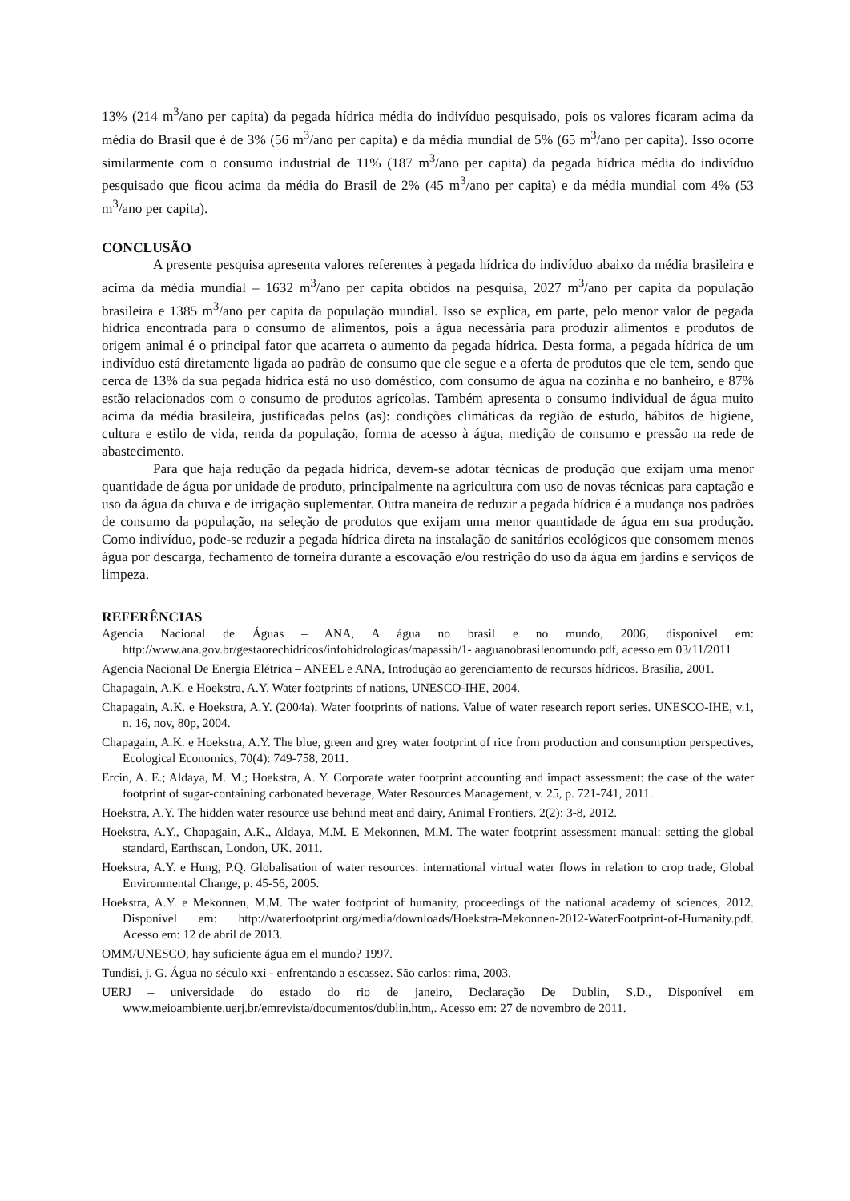13% (214 m<sup>3</sup>/ano per capita) da pegada hídrica média do indivíduo pesquisado, pois os valores ficaram acima da média do Brasil que é de 3% (56 m<sup>3</sup>/ano per capita) e da média mundial de 5% (65 m<sup>3</sup>/ano per capita). Isso ocorre similarmente com o consumo industrial de 11% (187 m<sup>3</sup>/ano per capita) da pegada hídrica média do indivíduo pesquisado que ficou acima da média do Brasil de 2% (45 m<sup>3</sup>/ano per capita) e da média mundial com 4% (53 m<sup>3</sup>/ano per capita).
CONCLUSÃO
A presente pesquisa apresenta valores referentes à pegada hídrica do indivíduo abaixo da média brasileira e acima da média mundial – 1632 m<sup>3</sup>/ano per capita obtidos na pesquisa, 2027 m<sup>3</sup>/ano per capita da população brasileira e 1385 m<sup>3</sup>/ano per capita da população mundial. Isso se explica, em parte, pelo menor valor de pegada hídrica encontrada para o consumo de alimentos, pois a água necessária para produzir alimentos e produtos de origem animal é o principal fator que acarreta o aumento da pegada hídrica. Desta forma, a pegada hídrica de um indivíduo está diretamente ligada ao padrão de consumo que ele segue e a oferta de produtos que ele tem, sendo que cerca de 13% da sua pegada hídrica está no uso doméstico, com consumo de água na cozinha e no banheiro, e 87% estão relacionados com o consumo de produtos agrícolas. Também apresenta o consumo individual de água muito acima da média brasileira, justificadas pelos (as): condições climáticas da região de estudo, hábitos de higiene, cultura e estilo de vida, renda da população, forma de acesso à água, medição de consumo e pressão na rede de abastecimento.
Para que haja redução da pegada hídrica, devem-se adotar técnicas de produção que exijam uma menor quantidade de água por unidade de produto, principalmente na agricultura com uso de novas técnicas para captação e uso da água da chuva e de irrigação suplementar. Outra maneira de reduzir a pegada hídrica é a mudança nos padrões de consumo da população, na seleção de produtos que exijam uma menor quantidade de água em sua produção. Como indivíduo, pode-se reduzir a pegada hídrica direta na instalação de sanitários ecológicos que consomem menos água por descarga, fechamento de torneira durante a escovação e/ou restrição do uso da água em jardins e serviços de limpeza.
REFERÊNCIAS
Agencia Nacional de Águas – ANA, A água no brasil e no mundo, 2006, disponível em: http://www.ana.gov.br/gestaorechidricos/infohidrologicas/mapassih/1- aaguanobrasilenomundo.pdf, acesso em 03/11/2011
Agencia Nacional De Energia Elétrica – ANEEL e ANA, Introdução ao gerenciamento de recursos hídricos. Brasília, 2001.
Chapagain, A.K. e Hoekstra, A.Y. Water footprints of nations, UNESCO-IHE, 2004.
Chapagain, A.K. e Hoekstra, A.Y. (2004a). Water footprints of nations. Value of water research report series. UNESCO-IHE, v.1, n. 16, nov, 80p, 2004.
Chapagain, A.K. e Hoekstra, A.Y. The blue, green and grey water footprint of rice from production and consumption perspectives, Ecological Economics, 70(4): 749-758, 2011.
Ercin, A. E.; Aldaya, M. M.; Hoekstra, A. Y. Corporate water footprint accounting and impact assessment: the case of the water footprint of sugar-containing carbonated beverage, Water Resources Management, v. 25, p. 721-741, 2011.
Hoekstra, A.Y. The hidden water resource use behind meat and dairy, Animal Frontiers, 2(2): 3-8, 2012.
Hoekstra, A.Y., Chapagain, A.K., Aldaya, M.M. E Mekonnen, M.M. The water footprint assessment manual: setting the global standard, Earthscan, London, UK. 2011.
Hoekstra, A.Y. e Hung, P.Q. Globalisation of water resources: international virtual water flows in relation to crop trade, Global Environmental Change, p. 45-56, 2005.
Hoekstra, A.Y. e Mekonnen, M.M. The water footprint of humanity, proceedings of the national academy of sciences, 2012. Disponível em: http://waterfootprint.org/media/downloads/Hoekstra-Mekonnen-2012-WaterFootprint-of-Humanity.pdf. Acesso em: 12 de abril de 2013.
OMM/UNESCO, hay suficiente água em el mundo? 1997.
Tundisi, j. G. Água no século xxi - enfrentando a escassez. São carlos: rima, 2003.
UERJ – universidade do estado do rio de janeiro, Declaração De Dublin, S.D., Disponível em www.meioambiente.uerj.br/emrevista/documentos/dublin.htm,. Acesso em: 27 de novembro de 2011.